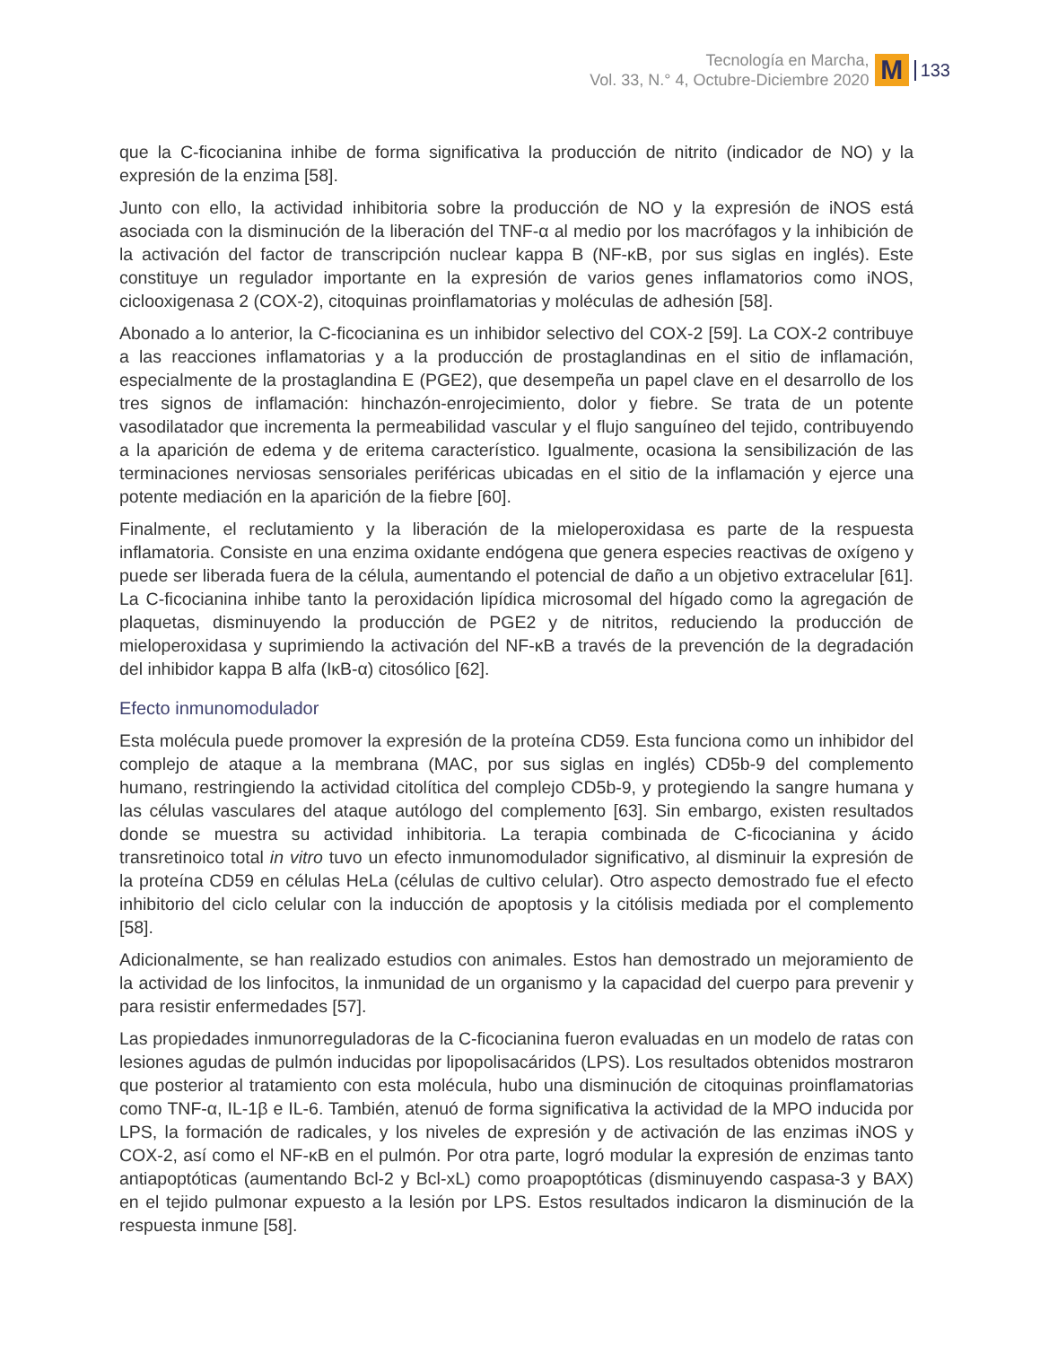Tecnología en Marcha,
Vol. 33, N.° 4, Octubre-Diciembre 2020
M
133
que la C-ficocianina inhibe de forma significativa la producción de nitrito (indicador de NO) y la expresión de la enzima [58].
Junto con ello, la actividad inhibitoria sobre la producción de NO y la expresión de iNOS está asociada con la disminución de la liberación del TNF-α al medio por los macrófagos y la inhibición de la activación del factor de transcripción nuclear kappa B (NF-κB, por sus siglas en inglés). Este constituye un regulador importante en la expresión de varios genes inflamatorios como iNOS, ciclooxigenasa 2 (COX-2), citoquinas proinflamatorias y moléculas de adhesión [58].
Abonado a lo anterior, la C-ficocianina es un inhibidor selectivo del COX-2 [59]. La COX-2 contribuye a las reacciones inflamatorias y a la producción de prostaglandinas en el sitio de inflamación, especialmente de la prostaglandina E (PGE2), que desempeña un papel clave en el desarrollo de los tres signos de inflamación: hinchazón-enrojecimiento, dolor y fiebre. Se trata de un potente vasodilatador que incrementa la permeabilidad vascular y el flujo sanguíneo del tejido, contribuyendo a la aparición de edema y de eritema característico. Igualmente, ocasiona la sensibilización de las terminaciones nerviosas sensoriales periféricas ubicadas en el sitio de la inflamación y ejerce una potente mediación en la aparición de la fiebre [60].
Finalmente, el reclutamiento y la liberación de la mieloperoxidasa es parte de la respuesta inflamatoria. Consiste en una enzima oxidante endógena que genera especies reactivas de oxígeno y puede ser liberada fuera de la célula, aumentando el potencial de daño a un objetivo extracelular [61]. La C-ficocianina inhibe tanto la peroxidación lipídica microsomal del hígado como la agregación de plaquetas, disminuyendo la producción de PGE2 y de nitritos, reduciendo la producción de mieloperoxidasa y suprimiendo la activación del NF-κB a través de la prevención de la degradación del inhibidor kappa B alfa (IκB-α) citosólico [62].
Efecto inmunomodulador
Esta molécula puede promover la expresión de la proteína CD59. Esta funciona como un inhibidor del complejo de ataque a la membrana (MAC, por sus siglas en inglés) CD5b-9 del complemento humano, restringiendo la actividad citolítica del complejo CD5b-9, y protegiendo la sangre humana y las células vasculares del ataque autólogo del complemento [63]. Sin embargo, existen resultados donde se muestra su actividad inhibitoria. La terapia combinada de C-ficocianina y ácido transretinoico total in vitro tuvo un efecto inmunomodulador significativo, al disminuir la expresión de la proteína CD59 en células HeLa (células de cultivo celular). Otro aspecto demostrado fue el efecto inhibitorio del ciclo celular con la inducción de apoptosis y la citólisis mediada por el complemento [58].
Adicionalmente, se han realizado estudios con animales. Estos han demostrado un mejoramiento de la actividad de los linfocitos, la inmunidad de un organismo y la capacidad del cuerpo para prevenir y para resistir enfermedades [57].
Las propiedades inmunorreguladoras de la C-ficocianina fueron evaluadas en un modelo de ratas con lesiones agudas de pulmón inducidas por lipopolisacáridos (LPS). Los resultados obtenidos mostraron que posterior al tratamiento con esta molécula, hubo una disminución de citoquinas proinflamatorias como TNF-α, IL-1β e IL-6. También, atenuó de forma significativa la actividad de la MPO inducida por LPS, la formación de radicales, y los niveles de expresión y de activación de las enzimas iNOS y COX-2, así como el NF-κB en el pulmón. Por otra parte, logró modular la expresión de enzimas tanto antiapoptóticas (aumentando Bcl-2 y Bcl-xL) como proapoptóticas (disminuyendo caspasa-3 y BAX) en el tejido pulmonar expuesto a la lesión por LPS. Estos resultados indicaron la disminución de la respuesta inmune [58].